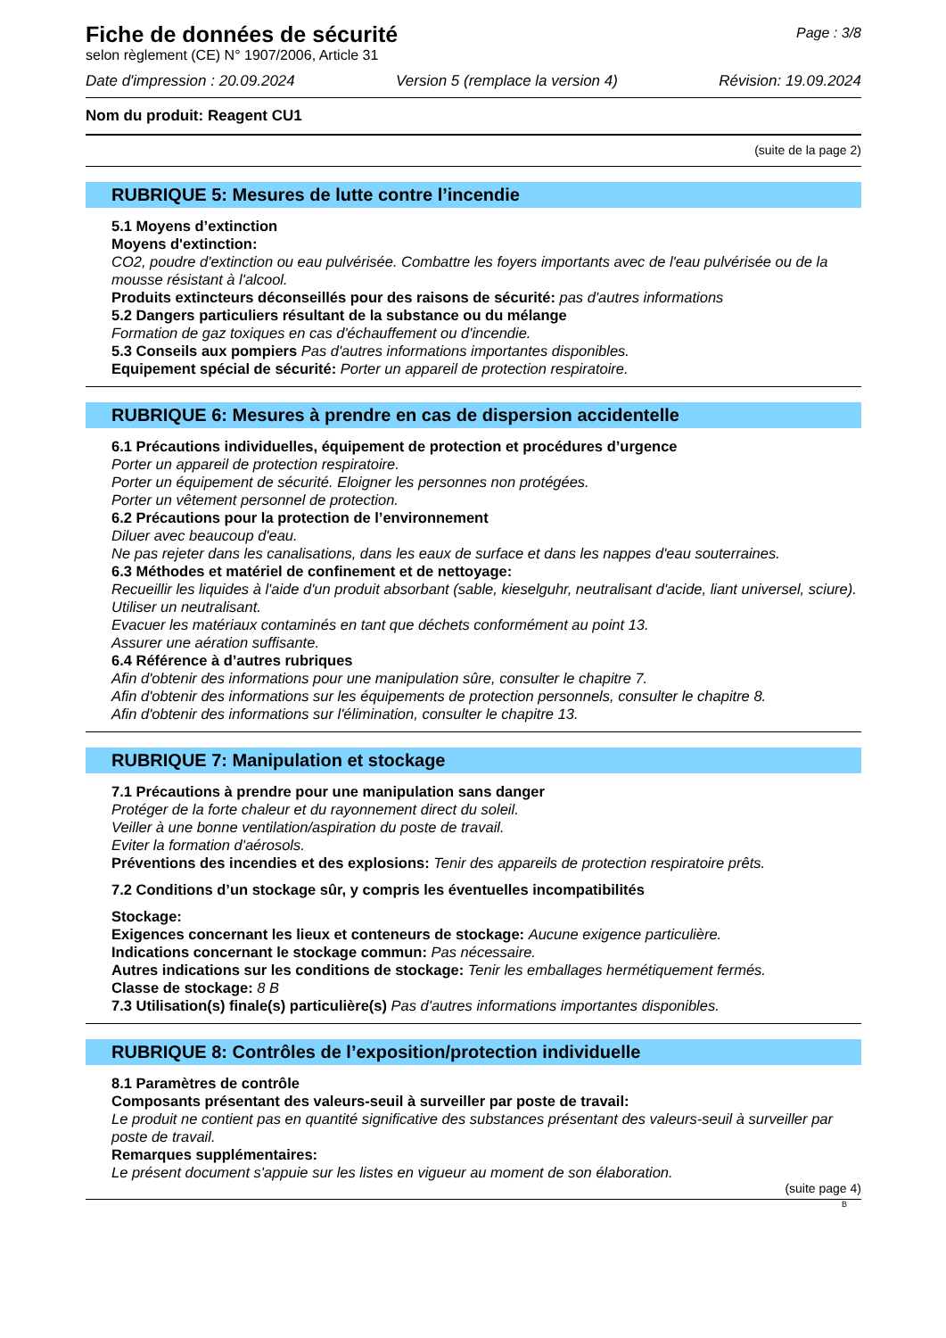Fiche de données de sécurité
selon règlement (CE) N° 1907/2006, Article 31
Page : 3/8
Date d'impression : 20.09.2024 Version 5 (remplace la version 4) Révision: 19.09.2024
Nom du produit: Reagent CU1
(suite de la page 2)
RUBRIQUE 5: Mesures de lutte contre l’incendie
5.1 Moyens d’extinction
Moyens d'extinction:
CO2, poudre d'extinction ou eau pulvérisée. Combattre les foyers importants avec de l'eau pulvérisée ou de la mousse résistant à l'alcool.
Produits extincteurs déconseillés pour des raisons de sécurité: pas d'autres informations
5.2 Dangers particuliers résultant de la substance ou du mélange
Formation de gaz toxiques en cas d'échauffement ou d'incendie.
5.3 Conseils aux pompiers Pas d'autres informations importantes disponibles.
Equipement spécial de sécurité: Porter un appareil de protection respiratoire.
RUBRIQUE 6: Mesures à prendre en cas de dispersion accidentelle
6.1 Précautions individuelles, équipement de protection et procédures d’urgence
Porter un appareil de protection respiratoire.
Porter un équipement de sécurité. Eloigner les personnes non protégées.
Porter un vêtement personnel de protection.
6.2 Précautions pour la protection de l’environnement
Diluer avec beaucoup d'eau.
Ne pas rejeter dans les canalisations, dans les eaux de surface et dans les nappes d'eau souterraines.
6.3 Méthodes et matériel de confinement et de nettoyage:
Recueillir les liquides à l'aide d'un produit absorbant (sable, kieselguhr, neutralisant d'acide, liant universel, sciure).
Utiliser un neutralisant.
Evacuer les matériaux contaminés en tant que déchets conformément au point 13.
Assurer une aération suffisante.
6.4 Référence à d’autres rubriques
Afin d'obtenir des informations pour une manipulation sûre, consulter le chapitre 7.
Afin d'obtenir des informations sur les équipements de protection personnels, consulter le chapitre 8.
Afin d'obtenir des informations sur l'élimination, consulter le chapitre 13.
RUBRIQUE 7: Manipulation et stockage
7.1 Précautions à prendre pour une manipulation sans danger
Protéger de la forte chaleur et du rayonnement direct du soleil.
Veiller à une bonne ventilation/aspiration du poste de travail.
Eviter la formation d'aérosols.
Préventions des incendies et des explosions: Tenir des appareils de protection respiratoire prêts.
7.2 Conditions d’un stockage sûr, y compris les éventuelles incompatibilités
Stockage:
Exigences concernant les lieux et conteneurs de stockage: Aucune exigence particulière.
Indications concernant le stockage commun: Pas nécessaire.
Autres indications sur les conditions de stockage: Tenir les emballages hermétiquement fermés.
Classe de stockage: 8 B
7.3 Utilisation(s) finale(s) particulière(s) Pas d'autres informations importantes disponibles.
RUBRIQUE 8: Contrôles de l’exposition/protection individuelle
8.1 Paramètres de contrôle
Composants présentant des valeurs-seuil à surveiller par poste de travail:
Le produit ne contient pas en quantité significative des substances présentant des valeurs-seuil à surveiller par poste de travail.
Remarques supplémentaires:
Le présent document s'appuie sur les listes en vigueur au moment de son élaboration.
(suite page 4)
B